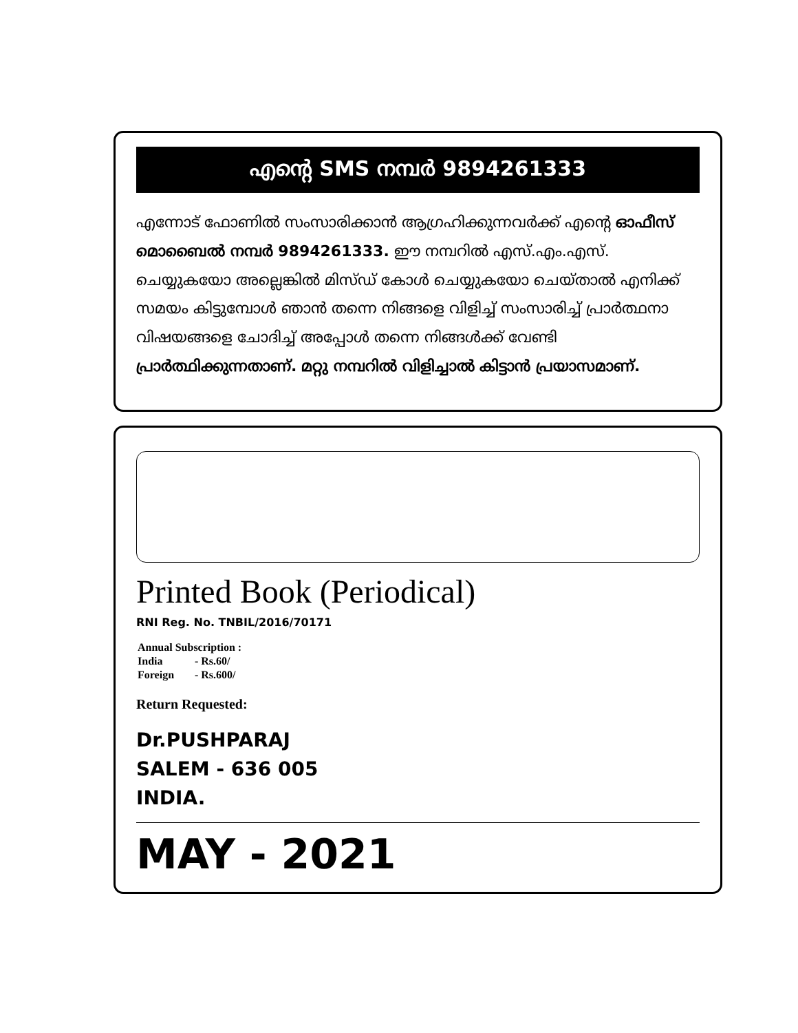എന്റെ SMS നമ്പർ 9894261333
എന്നോട് ഫോണിൽ സംസാരിക്കാൻ ആഗ്രഹിക്കുന്നവർക്ക് എന്റെ ഓഫീസ് മൊബൈൽ നമ്പർ 9894261333. ഈ നമ്പറിൽ എസ്.എം.എസ്. ചെയ്യുകയോ അല്ലെങ്കിൽ മിസ്ഡ് കോൾ ചെയ്യുകയോ ചെയ്താൽ എനിക്ക് സമയം കിട്ടുമ്പോൾ ഞാൻ തന്നെ നിങ്ങളെ വിളിച്ച് സംസാരിച്ച് പ്രാർത്ഥനാ വിഷയങ്ങളെ ചോദിച്ച് അപ്പോൾ തന്നെ നിങ്ങൾക്ക് വേണ്ടി പ്രാർത്ഥിക്കുന്നതാണ്. മറ്റു നമ്പറിൽ വിളിച്ചാൽ കിട്ടാൻ പ്രയാസമാണ്.
Printed Book (Periodical)
RNI Reg. No. TNBIL/2016/70171
| Annual Subscription : | |
| India | - Rs.60/ |
| Foreign | - Rs.600/ |
Return Requested:
Dr.PUSHPARAJ
SALEM - 636 005
INDIA.
MAY - 2021